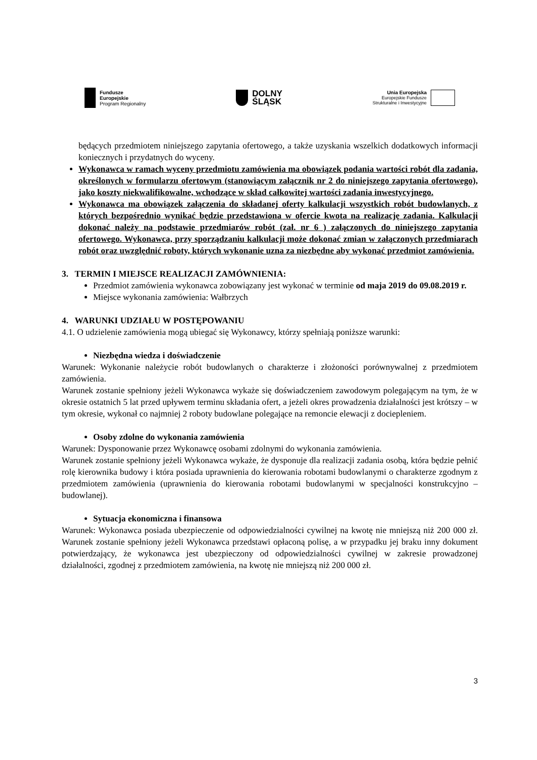Fundusze
Europejskie
Program Regionalny
DOLNY
ŚLĄSK
Unia Europejska
Europejskie Fundusze
Strukturalne i Inwestycyjne
będących przedmiotem niniejszego zapytania ofertowego, a także uzyskania wszelkich dodatkowych informacji koniecznych i przydatnych do wyceny.
Wykonawca w ramach wyceny przedmiotu zamówienia ma obowiązek podania wartości robót dla zadania, określonych w formularzu ofertowym (stanowiącym załącznik nr 2 do niniejszego zapytania ofertowego), jako koszty niekwalifikowalne, wchodzące w skład całkowitej wartości zadania inwestycyjnego.
Wykonawca ma obowiązek załączenia do składanej oferty kalkulacji wszystkich robót budowlanych, z których bezpośrednio wynikać będzie przedstawiona w ofercie kwota na realizację zadania. Kalkulacji dokonać należy na podstawie przedmiarów robót (zał. nr 6 ) załączonych do niniejszego zapytania ofertowego. Wykonawca, przy sporządzaniu kalkulacji może dokonać zmian w załączonych przedmiarach robót oraz uwzględnić roboty, których wykonanie uzna za niezbędne aby wykonać przedmiot zamówienia.
3. TERMIN I MIEJSCE REALIZACJI ZAMÓWNIENIA:
Przedmiot zamówienia wykonawca zobowiązany jest wykonać w terminie od maja 2019 do 09.08.2019 r.
Miejsce wykonania zamówienia: Wałbrzych
4. WARUNKI UDZIAŁU W POSTĘPOWANIU
4.1. O udzielenie zamówienia mogą ubiegać się Wykonawcy, którzy spełniają poniższe warunki:
Niezbędna wiedza i doświadczenie
Warunek: Wykonanie należycie robót budowlanych o charakterze i złożoności porównywalnej z przedmiotem zamówienia.
Warunek zostanie spełniony jeżeli Wykonawca wykaże się doświadczeniem zawodowym polegającym na tym, że w okresie ostatnich 5 lat przed upływem terminu składania ofert, a jeżeli okres prowadzenia działalności jest krótszy – w tym okresie, wykonał co najmniej 2 roboty budowlane polegające na remoncie elewacji z dociepleniem.
Osoby zdolne do wykonania zamówienia
Warunek: Dysponowanie przez Wykonawcę osobami zdolnymi do wykonania zamówienia.
Warunek zostanie spełniony jeżeli Wykonawca wykaże, że dysponuje dla realizacji zadania osobą, która będzie pełnić rolę kierownika budowy i która posiada uprawnienia do kierowania robotami budowlanymi o charakterze zgodnym z przedmiotem zamówienia (uprawnienia do kierowania robotami budowlanymi w specjalności konstrukcyjno – budowlanej).
Sytuacja ekonomiczna i finansowa
Warunek: Wykonawca posiada ubezpieczenie od odpowiedzialności cywilnej na kwotę nie mniejszą niż 200 000 zł. Warunek zostanie spełniony jeżeli Wykonawca przedstawi opłaconą polisę, a w przypadku jej braku inny dokument potwierdzający, że wykonawca jest ubezpieczony od odpowiedzialności cywilnej w zakresie prowadzonej działalności, zgodnej z przedmiotem zamówienia, na kwotę nie mniejszą niż 200 000 zł.
3